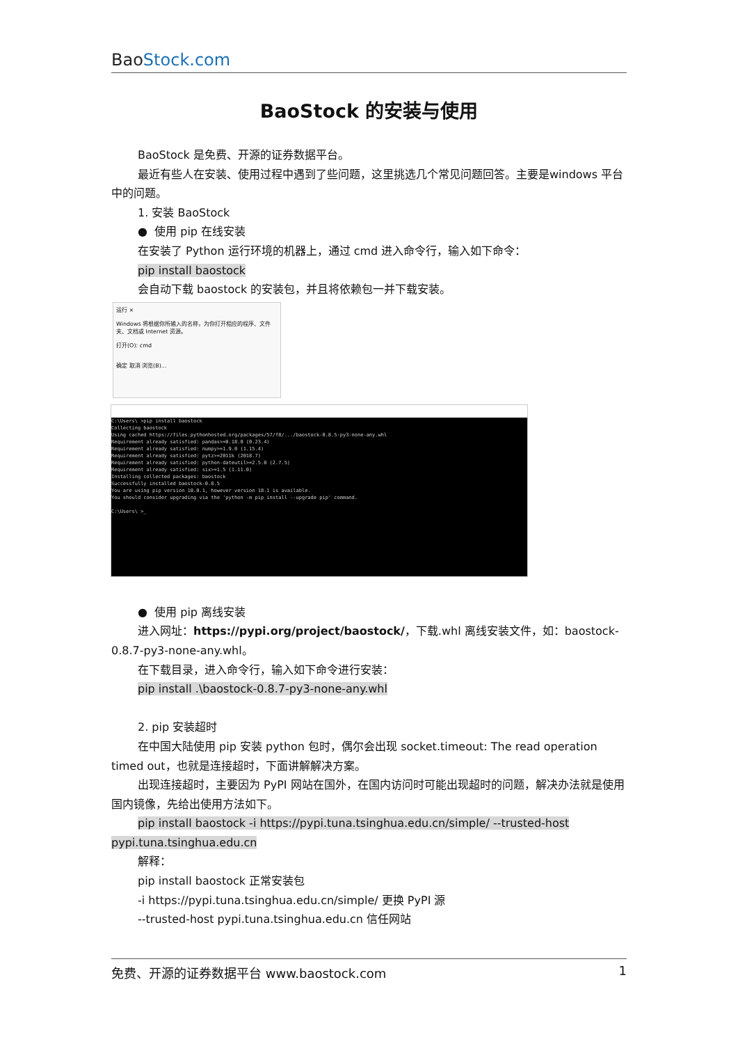Bao Stock.com
BaoStock 的安装与使用
BaoStock 是免费、开源的证券数据平台。
最近有些人在安装、使用过程中遇到了些问题，这里挑选几个常见问题回答。主要是windows 平台中的问题。
1. 安装 BaoStock
● 使用 pip 在线安装
在安装了 Python 运行环境的机器上，通过 cmd 进入命令行，输入如下命令：
pip install baostock
会自动下载 baostock 的安装包，并且将依赖包一并下载安装。
运行 ×
Windows 将根据你所输入的名称，为你打开相应的程序、文件夹、文档或 Internet 资源。
打开(O): cmd
确定 取消 浏览(B)...
C:\Users\ >pip install baostock
Collecting baostock
Using cached https://files.pythonhosted.org/packages/57/f8/.../baostock-0.8.5-py3-none-any.whl
Requirement already satisfied: pandas>=0.18.0 (0.23.4)
Requirement already satisfied: numpy>=1.9.0 (1.15.4)
Requirement already satisfied: pytz>=2011k (2018.7)
Requirement already satisfied: python-dateutil>=2.5.0 (2.7.5)
Requirement already satisfied: six>=1.5 (1.11.0)
Installing collected packages: baostock
Successfully installed baostock-0.8.5
You are using pip version 10.0.1, however version 18.1 is available.
You should consider upgrading via the 'python -m pip install --upgrade pip' command.
C:\Users\ >_
● 使用 pip 离线安装
进入网址：https://pypi.org/project/baostock/，下载.whl 离线安装文件，如：baostock-0.8.7-py3-none-any.whl。
在下载目录，进入命令行，输入如下命令进行安装：
pip install .\baostock-0.8.7-py3-none-any.whl
2. pip 安装超时
在中国大陆使用 pip 安装 python 包时，偶尔会出现 socket.timeout: The read operation timed out，也就是连接超时，下面讲解解决方案。
出现连接超时，主要因为 PyPI 网站在国外，在国内访问时可能出现超时的问题，解决办法就是使用国内镜像，先给出使用方法如下。
pip install baostock -i https://pypi.tuna.tsinghua.edu.cn/simple/ --trusted-host pypi.tuna.tsinghua.edu.cn
解释：
pip install baostock 正常安装包
-i https://pypi.tuna.tsinghua.edu.cn/simple/ 更换 PyPI 源
--trusted-host pypi.tuna.tsinghua.edu.cn 信任网站
免费、开源的证券数据平台 www.baostock.com 1